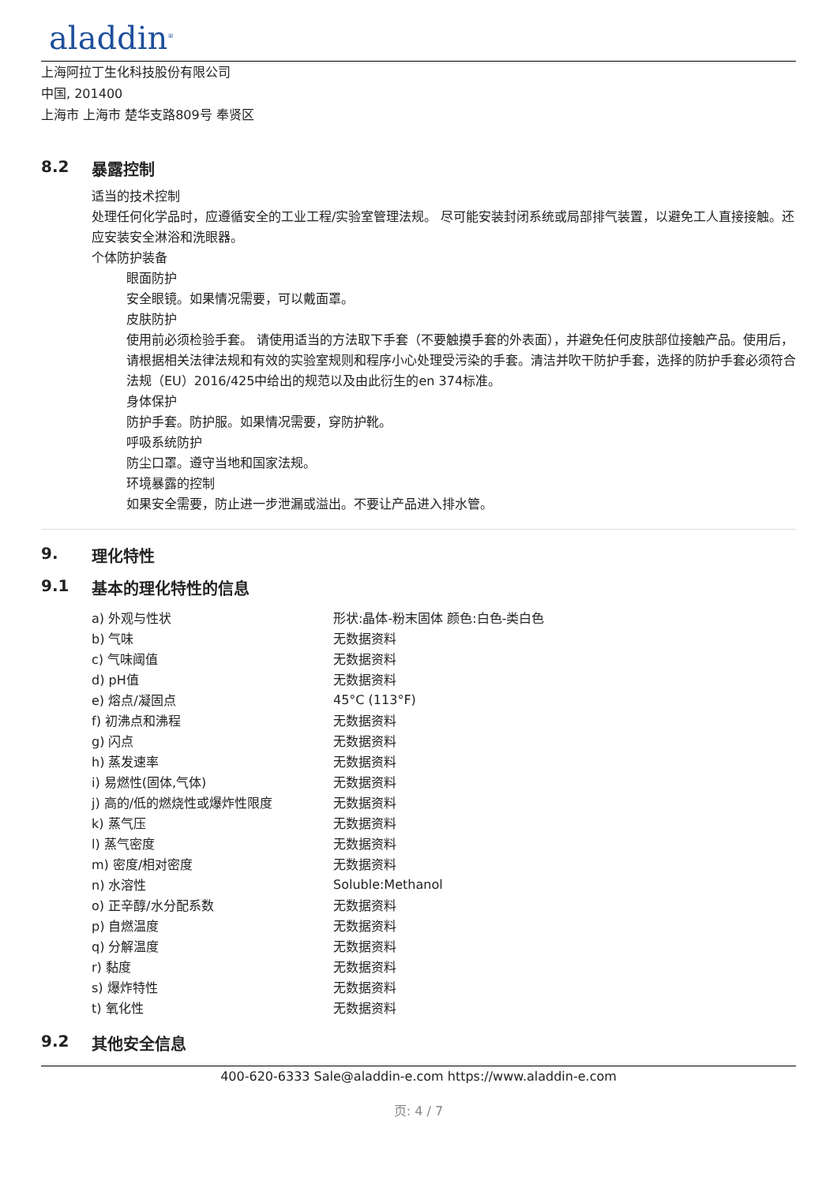aladdin<sup>®</sup>
上海阿拉丁生化科技股份有限公司
中国, 201400
上海市 上海市 楚华支路809号 奉贤区
8.2 暴露控制
适当的技术控制
处理任何化学品时，应遵循安全的工业工程/实验室管理法规。 尽可能安装封闭系统或局部排气装置，以避免工人直接接触。还应安装安全淋浴和洗眼器。
个体防护装备
眼面防护
安全眼镜。如果情况需要，可以戴面罩。
皮肤防护
使用前必须检验手套。 请使用适当的方法取下手套（不要触摸手套的外表面），并避免任何皮肤部位接触产品。使用后，请根据相关法律法规和有效的实验室规则和程序小心处理受污染的手套。清洁并吹干防护手套，选择的防护手套必须符合法规（EU）2016/425中给出的规范以及由此衍生的en 374标准。
身体保护
防护手套。防护服。如果情况需要，穿防护靴。
呼吸系统防护
防尘口罩。遵守当地和国家法规。
环境暴露的控制
如果安全需要，防止进一步泄漏或溢出。不要让产品进入排水管。
9. 理化特性
9.1 基本的理化特性的信息
| a) 外观与性状 | 形状:晶体-粉末固体 颜色:白色-类白色 |
| b) 气味 | 无数据资料 |
| c) 气味阈值 | 无数据资料 |
| d) pH值 | 无数据资料 |
| e) 熔点/凝固点 | 45°C (113°F) |
| f) 初沸点和沸程 | 无数据资料 |
| g) 闪点 | 无数据资料 |
| h) 蒸发速率 | 无数据资料 |
| i) 易燃性(固体,气体) | 无数据资料 |
| j) 高的/低的燃烧性或爆炸性限度 | 无数据资料 |
| k) 蒸气压 | 无数据资料 |
| l) 蒸气密度 | 无数据资料 |
| m) 密度/相对密度 | 无数据资料 |
| n) 水溶性 | Soluble:Methanol |
| o) 正辛醇/水分配系数 | 无数据资料 |
| p) 自燃温度 | 无数据资料 |
| q) 分解温度 | 无数据资料 |
| r) 黏度 | 无数据资料 |
| s) 爆炸特性 | 无数据资料 |
| t) 氧化性 | 无数据资料 |
9.2 其他安全信息
400-620-6333 Sale@aladdin-e.com https://www.aladdin-e.com
页: 4 / 7